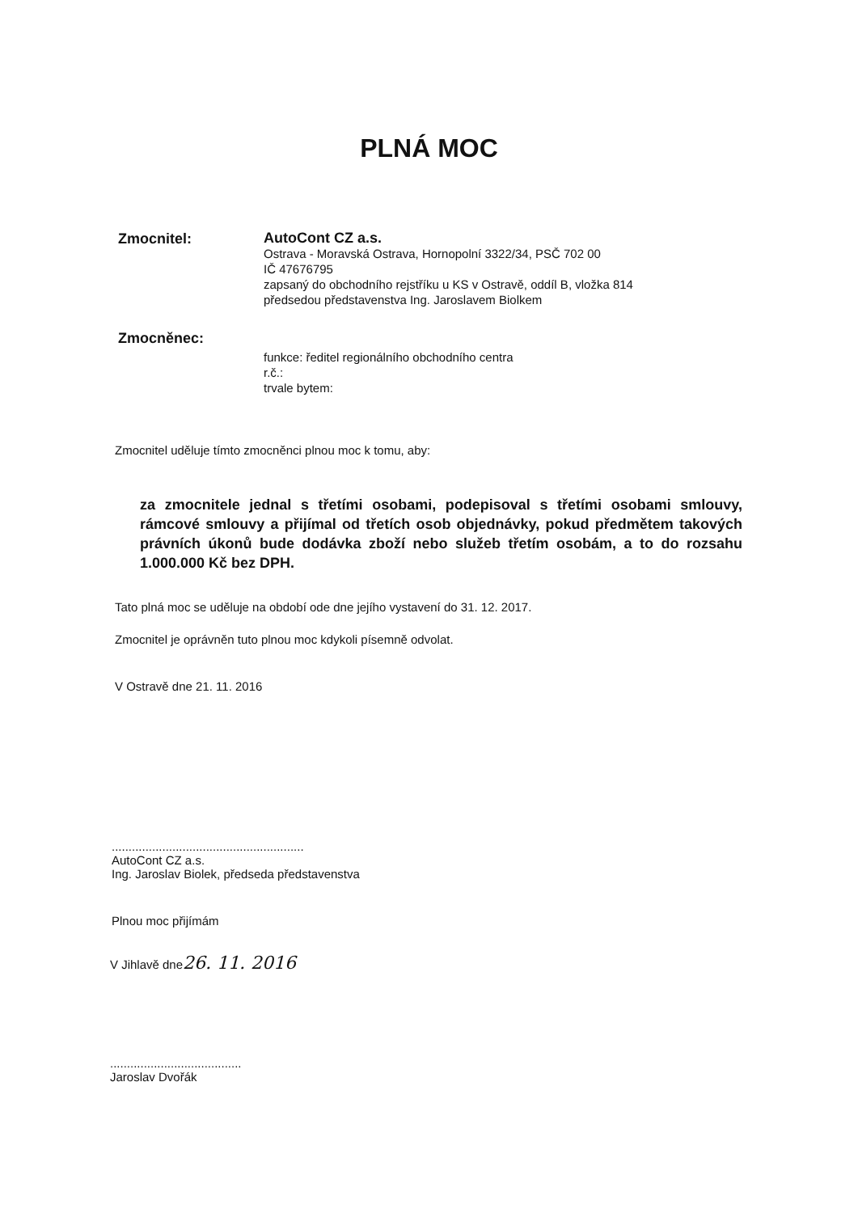PLNÁ MOC
Zmocnitel:
AutoCont CZ a.s.
Ostrava - Moravská Ostrava, Hornopolní 3322/34, PSČ 702 00
IČ 47676795
zapsaný do obchodního rejstříku u KS v Ostravě, oddíl B, vložka 814
předsedou představenstva Ing. Jaroslavem Biolkem
Zmocněnec:
funkce: ředitel regionálního obchodního centra
r.č.:
trvale bytem:
Zmocnitel uděluje tímto zmocněnci plnou moc k tomu, aby:
za zmocnitele jednal s třetími osobami, podepisoval s třetími osobami smlouvy, rámcové smlouvy a přijímal od třetích osob objednávky, pokud předmětem takových právních úkonů bude dodávka zboží nebo služeb třetím osobám, a to do rozsahu 1.000.000 Kč bez DPH.
Tato plná moc se uděluje na období ode dne jejího vystavení do 31. 12. 2017.
Zmocnitel je oprávněn tuto plnou moc kdykoli písemně odvolat.
V Ostravě dne 21. 11. 2016
.........................................................
AutoCont CZ a.s.
Ing. Jaroslav Biolek, předseda představenstva
Plnou moc přijímám
V Jihlavě dne26. 11. 2016
.......................................
Jaroslav Dvořák